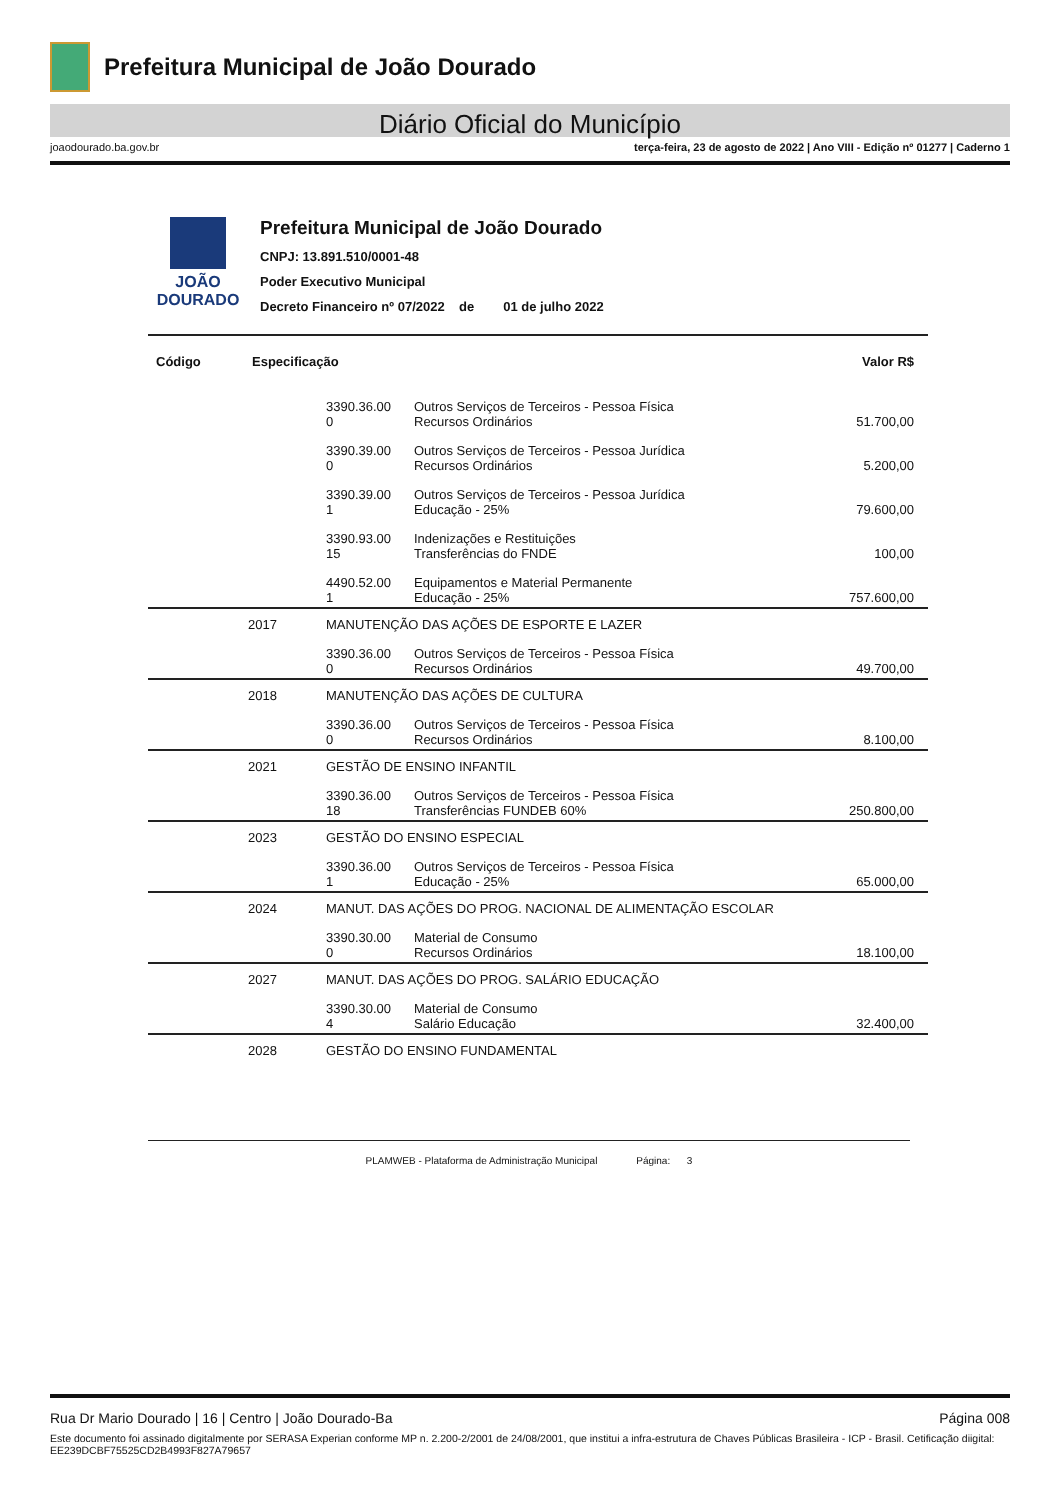Prefeitura Municipal de João Dourado
Diário Oficial do Município
joaodourado.ba.gov.br terça-feira, 23 de agosto de 2022 | Ano VIII - Edição nº 01277 | Caderno 1
JOÃO
DOURADO
Prefeitura Municipal de João Dourado
CNPJ: 13.891.510/0001-48
Poder Executivo Municipal
Decreto Financeiro nº 07/2022 de 01 de julho 2022
| Código | Especificação | | | Valor R$ |
| --- | --- | --- | --- | --- |
| | | 3390.36.00 0 | Outros Serviços de Terceiros - Pessoa Física Recursos Ordinários | 51.700,00 |
| | | 3390.39.00 0 | Outros Serviços de Terceiros - Pessoa Jurídica Recursos Ordinários | 5.200,00 |
| | | 3390.39.00 1 | Outros Serviços de Terceiros - Pessoa Jurídica Educação - 25% | 79.600,00 |
| | | 3390.93.00 15 | Indenizações e Restituições Transferências do FNDE | 100,00 |
| | | 4490.52.00 1 | Equipamentos e Material Permanente Educação - 25% | 757.600,00 |
| | 2017 | MANUTENÇÃO DAS AÇÕES DE ESPORTE E LAZER | | |
| | | 3390.36.00 0 | Outros Serviços de Terceiros - Pessoa Física Recursos Ordinários | 49.700,00 |
| | 2018 | MANUTENÇÃO DAS AÇÕES DE CULTURA | | |
| | | 3390.36.00 0 | Outros Serviços de Terceiros - Pessoa Física Recursos Ordinários | 8.100,00 |
| | 2021 | GESTÃO DE ENSINO INFANTIL | | |
| | | 3390.36.00 18 | Outros Serviços de Terceiros - Pessoa Física Transferências FUNDEB 60% | 250.800,00 |
| | 2023 | GESTÃO DO ENSINO ESPECIAL | | |
| | | 3390.36.00 1 | Outros Serviços de Terceiros - Pessoa Física Educação - 25% | 65.000,00 |
| | 2024 | MANUT. DAS AÇÕES DO PROG. NACIONAL DE ALIMENTAÇÃO ESCOLAR | | |
| | | 3390.30.00 0 | Material de Consumo Recursos Ordinários | 18.100,00 |
| | 2027 | MANUT. DAS AÇÕES DO PROG. SALÁRIO EDUCAÇÃO | | |
| | | 3390.30.00 4 | Material de Consumo Salário Educação | 32.400,00 |
| | 2028 | GESTÃO DO ENSINO FUNDAMENTAL | | |
PLAMWEB - Plataforma de Administração Municipal Página: 3
Rua Dr Mario Dourado | 16 | Centro | João Dourado-Ba Página 008
Este documento foi assinado digitalmente por SERASA Experian conforme MP n. 2.200-2/2001 de 24/08/2001, que institui a infra-estrutura de Chaves Públicas Brasileira - ICP - Brasil. Cetificação diigital: EE239DCBF75525CD2B4993F827A79657